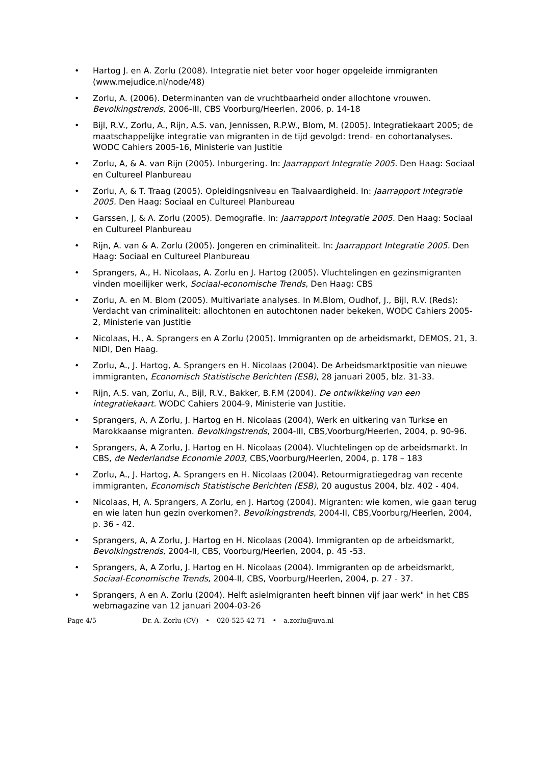• Hartog J. en A. Zorlu (2008). Integratie niet beter voor hoger opgeleide immigranten (www.mejudice.nl/node/48)
• Zorlu, A. (2006). Determinanten van de vruchtbaarheid onder allochtone vrouwen. Bevolkingstrends, 2006-III, CBS Voorburg/Heerlen, 2006, p. 14-18
• Bijl, R.V., Zorlu, A., Rijn, A.S. van, Jennissen, R.P.W., Blom, M. (2005). Integratiekaart 2005; de maatschappelijke integratie van migranten in de tijd gevolgd: trend- en cohortanalyses. WODC Cahiers 2005-16, Ministerie van Justitie
• Zorlu, A, & A. van Rijn (2005). Inburgering. In: Jaarrapport Integratie 2005. Den Haag: Sociaal en Cultureel Planbureau
• Zorlu, A, & T. Traag (2005). Opleidingsniveau en Taalvaardigheid. In: Jaarrapport Integratie 2005. Den Haag: Sociaal en Cultureel Planbureau
• Garssen, J, & A. Zorlu (2005). Demografie. In: Jaarrapport Integratie 2005. Den Haag: Sociaal en Cultureel Planbureau
• Rijn, A. van & A. Zorlu (2005). Jongeren en criminaliteit. In: Jaarrapport Integratie 2005. Den Haag: Sociaal en Cultureel Planbureau
• Sprangers, A., H. Nicolaas, A. Zorlu en J. Hartog (2005). Vluchtelingen en gezinsmigranten vinden moeilijker werk, Sociaal-economische Trends, Den Haag: CBS
• Zorlu, A. en M. Blom (2005). Multivariate analyses. In M.Blom, Oudhof, J., Bijl, R.V. (Reds): Verdacht van criminaliteit: allochtonen en autochtonen nader bekeken, WODC Cahiers 2005-2, Ministerie van Justitie
• Nicolaas, H., A. Sprangers en A Zorlu (2005). Immigranten op de arbeidsmarkt, DEMOS, 21, 3. NIDI, Den Haag.
• Zorlu, A., J. Hartog, A. Sprangers en H. Nicolaas (2004). De Arbeidsmarktpositie van nieuwe immigranten, Economisch Statistische Berichten (ESB), 28 januari 2005, blz. 31-33.
• Rijn, A.S. van, Zorlu, A., Bijl, R.V., Bakker, B.F.M (2004). De ontwikkeling van een integratiekaart. WODC Cahiers 2004-9, Ministerie van Justitie.
• Sprangers, A, A Zorlu, J. Hartog en H. Nicolaas (2004), Werk en uitkering van Turkse en Marokkaanse migranten. Bevolkingstrends, 2004-III, CBS,Voorburg/Heerlen, 2004, p. 90-96.
• Sprangers, A, A Zorlu, J. Hartog en H. Nicolaas (2004). Vluchtelingen op de arbeidsmarkt. In CBS, de Nederlandse Economie 2003, CBS,Voorburg/Heerlen, 2004, p. 178 – 183
• Zorlu, A., J. Hartog, A. Sprangers en H. Nicolaas (2004). Retourmigratiegedrag van recente immigranten, Economisch Statistische Berichten (ESB), 20 augustus 2004, blz. 402 - 404.
• Nicolaas, H, A. Sprangers, A Zorlu, en J. Hartog (2004). Migranten: wie komen, wie gaan terug en wie laten hun gezin overkomen?. Bevolkingstrends, 2004-II, CBS,Voorburg/Heerlen, 2004, p. 36 - 42.
• Sprangers, A, A Zorlu, J. Hartog en H. Nicolaas (2004). Immigranten op de arbeidsmarkt, Bevolkingstrends, 2004-II, CBS, Voorburg/Heerlen, 2004, p. 45 -53.
• Sprangers, A, A Zorlu, J. Hartog en H. Nicolaas (2004). Immigranten op de arbeidsmarkt, Sociaal-Economische Trends, 2004-II, CBS, Voorburg/Heerlen, 2004, p. 27 - 37.
• Sprangers, A en A. Zorlu (2004). Helft asielmigranten heeft binnen vijf jaar werk" in het CBS webmagazine van 12 januari 2004-03-26
Page 4/5 Dr. A. Zorlu (CV) • 020-525 42 71 • a.zorlu@uva.nl